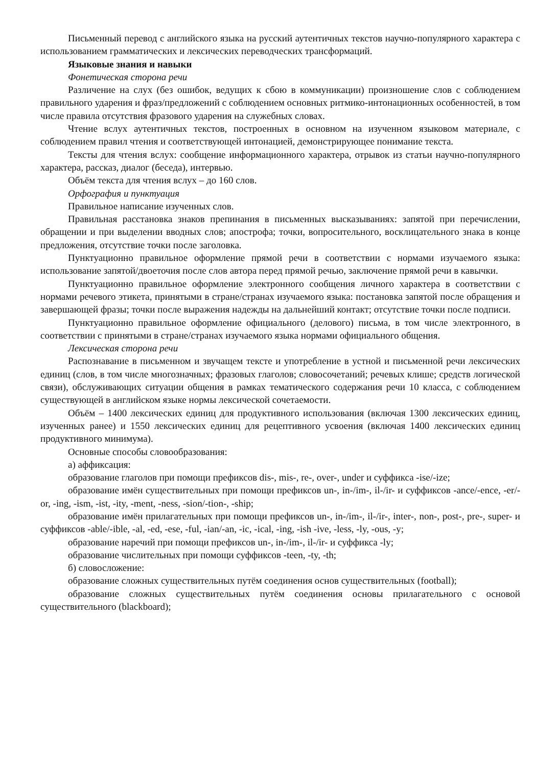Письменный перевод с английского языка на русский аутентичных текстов научно-популярного характера с использованием грамматических и лексических переводческих трансформаций.
Языковые знания и навыки
Фонетическая сторона речи
Различение на слух (без ошибок, ведущих к сбою в коммуникации) произношение слов с соблюдением правильного ударения и фраз/предложений с соблюдением основных ритмико-интонационных особенностей, в том числе правила отсутствия фразового ударения на служебных словах.
Чтение вслух аутентичных текстов, построенных в основном на изученном языковом материале, с соблюдением правил чтения и соответствующей интонацией, демонстрирующее понимание текста.
Тексты для чтения вслух: сообщение информационного характера, отрывок из статьи научно-популярного характера, рассказ, диалог (беседа), интервью.
Объём текста для чтения вслух – до 160 слов.
Орфография и пунктуация
Правильное написание изученных слов.
Правильная расстановка знаков препинания в письменных высказываниях: запятой при перечислении, обращении и при выделении вводных слов; апострофа; точки, вопросительного, восклицательного знака в конце предложения, отсутствие точки после заголовка.
Пунктуационно правильное оформление прямой речи в соответствии с нормами изучаемого языка: использование запятой/двоеточия после слов автора перед прямой речью, заключение прямой речи в кавычки.
Пунктуационно правильное оформление электронного сообщения личного характера в соответствии с нормами речевого этикета, принятыми в стране/странах изучаемого языка: постановка запятой после обращения и завершающей фразы; точки после выражения надежды на дальнейший контакт; отсутствие точки после подписи.
Пунктуационно правильное оформление официального (делового) письма, в том числе электронного, в соответствии с принятыми в стране/странах изучаемого языка нормами официального общения.
Лексическая сторона речи
Распознавание в письменном и звучащем тексте и употребление в устной и письменной речи лексических единиц (слов, в том числе многозначных; фразовых глаголов; словосочетаний; речевых клише; средств логической связи), обслуживающих ситуации общения в рамках тематического содержания речи 10 класса, с соблюдением существующей в английском языке нормы лексической сочетаемости.
Объём – 1400 лексических единиц для продуктивного использования (включая 1300 лексических единиц, изученных ранее) и 1550 лексических единиц для рецептивного усвоения (включая 1400 лексических единиц продуктивного минимума).
Основные способы словообразования:
а) аффиксация:
образование глаголов при помощи префиксов dis-, mis-, re-, over-, under и суффикса -ise/-ize;
образование имён существительных при помощи префиксов un-, in-/im-, il-/ir- и суффиксов -ance/-ence, -er/-or, -ing, -ism, -ist, -ity, -ment, -ness, -sion/-tion-, -ship;
образование имён прилагательных при помощи префиксов un-, in-/im-, il-/ir-, inter-, non-, post-, pre-, super- и суффиксов -able/-ible, -al, -ed, -ese, -ful, -ian/-an, -ic, -ical, -ing, -ish -ive, -less, -ly, -ous, -y;
образование наречий при помощи префиксов un-, in-/im-, il-/ir- и суффикса -ly;
образование числительных при помощи суффиксов -teen, -ty, -th;
б) словосложение:
образование сложных существительных путём соединения основ существительных (football);
образование сложных существительных путём соединения основы прилагательного с основой существительного (blackboard);